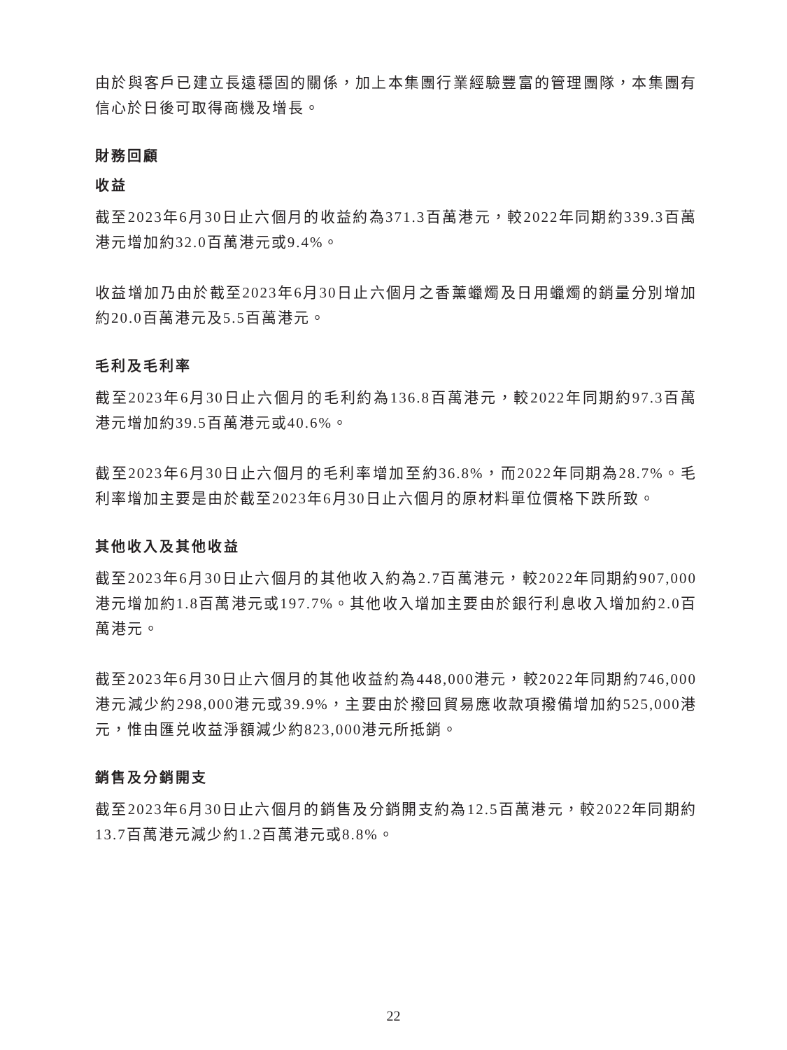由於與客戶已建立長遠穩固的關係，加上本集團行業經驗豐富的管理團隊，本集團有信心於日後可取得商機及增長。
財務回顧
收益
截至2023年6月30日止六個月的收益約為371.3百萬港元，較2022年同期約339.3百萬港元增加約32.0百萬港元或9.4%。
收益增加乃由於截至2023年6月30日止六個月之香薰蠟燭及日用蠟燭的銷量分別增加約20.0百萬港元及5.5百萬港元。
毛利及毛利率
截至2023年6月30日止六個月的毛利約為136.8百萬港元，較2022年同期約97.3百萬港元增加約39.5百萬港元或40.6%。
截至2023年6月30日止六個月的毛利率增加至約36.8%，而2022年同期為28.7%。毛利率增加主要是由於截至2023年6月30日止六個月的原材料單位價格下跌所致。
其他收入及其他收益
截至2023年6月30日止六個月的其他收入約為2.7百萬港元，較2022年同期約907,000港元增加約1.8百萬港元或197.7%。其他收入增加主要由於銀行利息收入增加約2.0百萬港元。
截至2023年6月30日止六個月的其他收益約為448,000港元，較2022年同期約746,000港元減少約298,000港元或39.9%，主要由於撥回貿易應收款項撥備增加約525,000港元，惟由匯兑收益淨額減少約823,000港元所抵銷。
銷售及分銷開支
截至2023年6月30日止六個月的銷售及分銷開支約為12.5百萬港元，較2022年同期約13.7百萬港元減少約1.2百萬港元或8.8%。
22